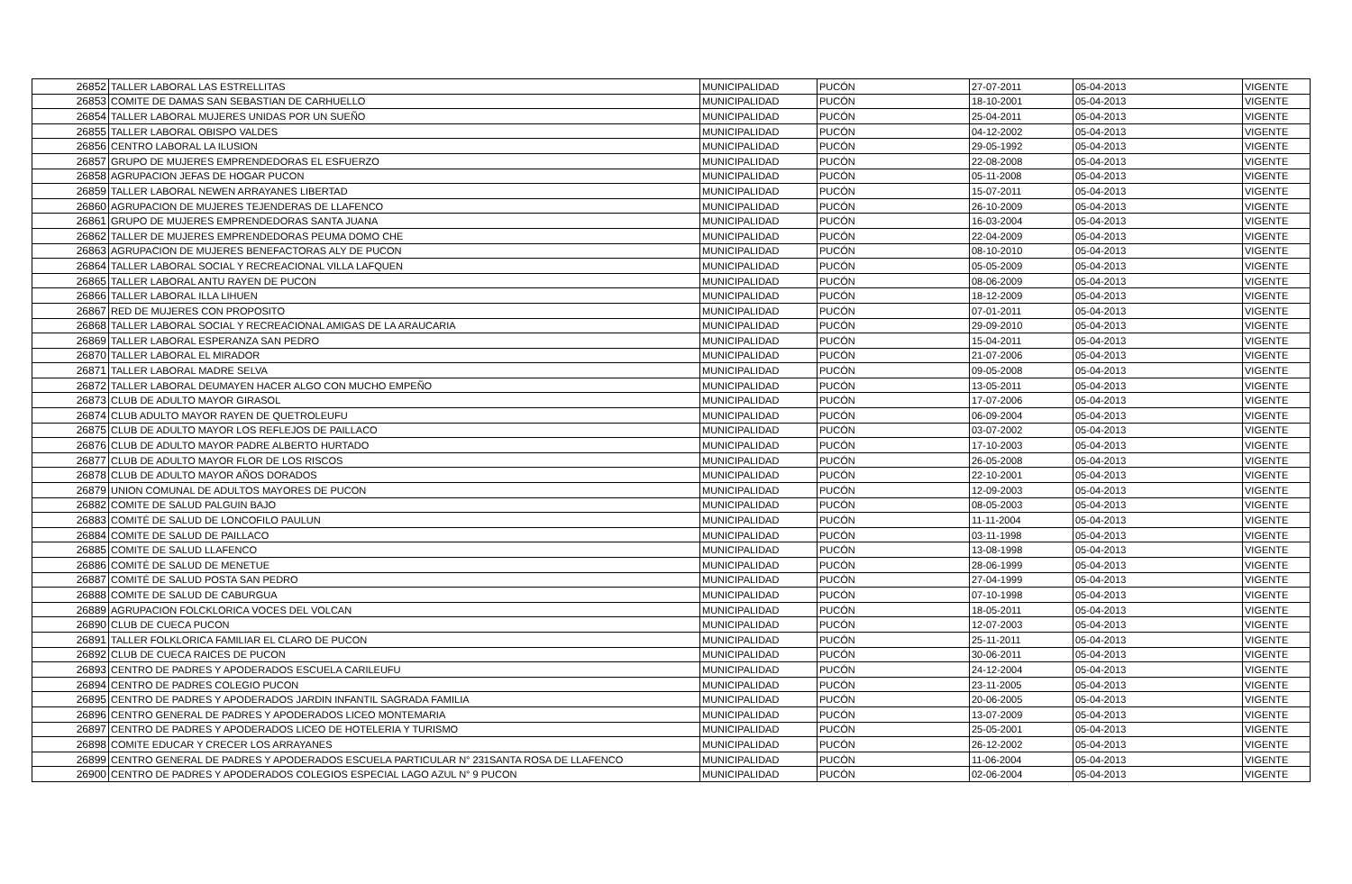| 26852 | TALLER LABORAL LAS ESTRELLITAS | MUNICIPALIDAD | PUCÓN | 27-07-2011 | 05-04-2013 | VIGENTE |
| 26853 | COMITE DE DAMAS SAN SEBASTIAN DE CARHUELLO | MUNICIPALIDAD | PUCÓN | 18-10-2001 | 05-04-2013 | VIGENTE |
| 26854 | TALLER LABORAL MUJERES UNIDAS POR UN SUEÑO | MUNICIPALIDAD | PUCÓN | 25-04-2011 | 05-04-2013 | VIGENTE |
| 26855 | TALLER LABORAL OBISPO VALDES | MUNICIPALIDAD | PUCÓN | 04-12-2002 | 05-04-2013 | VIGENTE |
| 26856 | CENTRO LABORAL LA ILUSION | MUNICIPALIDAD | PUCÓN | 29-05-1992 | 05-04-2013 | VIGENTE |
| 26857 | GRUPO DE MUJERES EMPRENDEDORAS EL ESFUERZO | MUNICIPALIDAD | PUCÓN | 22-08-2008 | 05-04-2013 | VIGENTE |
| 26858 | AGRUPACION JEFAS DE HOGAR PUCON | MUNICIPALIDAD | PUCÓN | 05-11-2008 | 05-04-2013 | VIGENTE |
| 26859 | TALLER LABORAL NEWEN ARRAYANES LIBERTAD | MUNICIPALIDAD | PUCÓN | 15-07-2011 | 05-04-2013 | VIGENTE |
| 26860 | AGRUPACION DE MUJERES TEJENDERAS DE LLAFENCO | MUNICIPALIDAD | PUCÓN | 26-10-2009 | 05-04-2013 | VIGENTE |
| 26861 | GRUPO DE MUJERES EMPRENDEDORAS SANTA JUANA | MUNICIPALIDAD | PUCÓN | 16-03-2004 | 05-04-2013 | VIGENTE |
| 26862 | TALLER DE MUJERES EMPRENDEDORAS PEUMA DOMO CHE | MUNICIPALIDAD | PUCÓN | 22-04-2009 | 05-04-2013 | VIGENTE |
| 26863 | AGRUPACION DE MUJERES BENEFACTORAS ALY DE PUCON | MUNICIPALIDAD | PUCÓN | 08-10-2010 | 05-04-2013 | VIGENTE |
| 26864 | TALLER LABORAL SOCIAL Y RECREACIONAL VILLA LAFQUEN | MUNICIPALIDAD | PUCÓN | 05-05-2009 | 05-04-2013 | VIGENTE |
| 26865 | TALLER LABORAL ANTU RAYEN DE PUCON | MUNICIPALIDAD | PUCÓN | 08-06-2009 | 05-04-2013 | VIGENTE |
| 26866 | TALLER LABORAL ILLA LIHUEN | MUNICIPALIDAD | PUCÓN | 18-12-2009 | 05-04-2013 | VIGENTE |
| 26867 | RED DE MUJERES CON PROPOSITO | MUNICIPALIDAD | PUCÓN | 07-01-2011 | 05-04-2013 | VIGENTE |
| 26868 | TALLER LABORAL SOCIAL Y RECREACIONAL AMIGAS DE LA ARAUCARIA | MUNICIPALIDAD | PUCÓN | 29-09-2010 | 05-04-2013 | VIGENTE |
| 26869 | TALLER LABORAL ESPERANZA SAN PEDRO | MUNICIPALIDAD | PUCÓN | 15-04-2011 | 05-04-2013 | VIGENTE |
| 26870 | TALLER LABORAL EL MIRADOR | MUNICIPALIDAD | PUCÓN | 21-07-2006 | 05-04-2013 | VIGENTE |
| 26871 | TALLER LABORAL MADRE SELVA | MUNICIPALIDAD | PUCÓN | 09-05-2008 | 05-04-2013 | VIGENTE |
| 26872 | TALLER LABORAL DEUMAYEN HACER ALGO CON MUCHO EMPEÑO | MUNICIPALIDAD | PUCÓN | 13-05-2011 | 05-04-2013 | VIGENTE |
| 26873 | CLUB DE ADULTO MAYOR GIRASOL | MUNICIPALIDAD | PUCÓN | 17-07-2006 | 05-04-2013 | VIGENTE |
| 26874 | CLUB ADULTO MAYOR RAYEN DE QUETROLEUFU | MUNICIPALIDAD | PUCÓN | 06-09-2004 | 05-04-2013 | VIGENTE |
| 26875 | CLUB DE ADULTO MAYOR LOS REFLEJOS DE PAILLACO | MUNICIPALIDAD | PUCÓN | 03-07-2002 | 05-04-2013 | VIGENTE |
| 26876 | CLUB DE ADULTO MAYOR PADRE ALBERTO HURTADO | MUNICIPALIDAD | PUCÓN | 17-10-2003 | 05-04-2013 | VIGENTE |
| 26877 | CLUB DE ADULTO MAYOR FLOR DE LOS RISCOS | MUNICIPALIDAD | PUCÓN | 26-05-2008 | 05-04-2013 | VIGENTE |
| 26878 | CLUB DE ADULTO MAYOR AÑOS DORADOS | MUNICIPALIDAD | PUCÓN | 22-10-2001 | 05-04-2013 | VIGENTE |
| 26879 | UNION COMUNAL DE ADULTOS MAYORES DE PUCON | MUNICIPALIDAD | PUCÓN | 12-09-2003 | 05-04-2013 | VIGENTE |
| 26882 | COMITE DE SALUD PALGUIN BAJO | MUNICIPALIDAD | PUCÓN | 08-05-2003 | 05-04-2013 | VIGENTE |
| 26883 | COMITÉ DE SALUD DE LONCOFILO PAULUN | MUNICIPALIDAD | PUCÓN | 11-11-2004 | 05-04-2013 | VIGENTE |
| 26884 | COMITE DE SALUD DE PAILLACO | MUNICIPALIDAD | PUCÓN | 03-11-1998 | 05-04-2013 | VIGENTE |
| 26885 | COMITE DE SALUD LLAFENCO | MUNICIPALIDAD | PUCÓN | 13-08-1998 | 05-04-2013 | VIGENTE |
| 26886 | COMITÉ DE SALUD DE MENETUE | MUNICIPALIDAD | PUCÓN | 28-06-1999 | 05-04-2013 | VIGENTE |
| 26887 | COMITÉ DE SALUD POSTA SAN PEDRO | MUNICIPALIDAD | PUCÓN | 27-04-1999 | 05-04-2013 | VIGENTE |
| 26888 | COMITE DE SALUD DE CABURGUA | MUNICIPALIDAD | PUCÓN | 07-10-1998 | 05-04-2013 | VIGENTE |
| 26889 | AGRUPACION FOLCKLORICA VOCES DEL VOLCAN | MUNICIPALIDAD | PUCÓN | 18-05-2011 | 05-04-2013 | VIGENTE |
| 26890 | CLUB DE CUECA PUCON | MUNICIPALIDAD | PUCÓN | 12-07-2003 | 05-04-2013 | VIGENTE |
| 26891 | TALLER FOLKLORICA FAMILIAR EL CLARO DE PUCON | MUNICIPALIDAD | PUCÓN | 25-11-2011 | 05-04-2013 | VIGENTE |
| 26892 | CLUB DE CUECA RAICES DE PUCON | MUNICIPALIDAD | PUCÓN | 30-06-2011 | 05-04-2013 | VIGENTE |
| 26893 | CENTRO DE PADRES Y APODERADOS ESCUELA CARILEUFU | MUNICIPALIDAD | PUCÓN | 24-12-2004 | 05-04-2013 | VIGENTE |
| 26894 | CENTRO DE PADRES COLEGIO PUCON | MUNICIPALIDAD | PUCÓN | 23-11-2005 | 05-04-2013 | VIGENTE |
| 26895 | CENTRO DE PADRES Y APODERADOS JARDIN INFANTIL SAGRADA FAMILIA | MUNICIPALIDAD | PUCÓN | 20-06-2005 | 05-04-2013 | VIGENTE |
| 26896 | CENTRO GENERAL DE PADRES Y APODERADOS LICEO MONTEMARIA | MUNICIPALIDAD | PUCÓN | 13-07-2009 | 05-04-2013 | VIGENTE |
| 26897 | CENTRO DE PADRES Y APODERADOS LICEO DE HOTELERIA Y TURISMO | MUNICIPALIDAD | PUCÓN | 25-05-2001 | 05-04-2013 | VIGENTE |
| 26898 | COMITE EDUCAR Y CRECER LOS ARRAYANES | MUNICIPALIDAD | PUCÓN | 26-12-2002 | 05-04-2013 | VIGENTE |
| 26899 | CENTRO GENERAL DE PADRES Y APODERADOS ESCUELA PARTICULAR N° 231SANTA ROSA DE LLAFENCO | MUNICIPALIDAD | PUCÓN | 11-06-2004 | 05-04-2013 | VIGENTE |
| 26900 | CENTRO DE PADRES Y APODERADOS COLEGIOS ESPECIAL LAGO AZUL N° 9 PUCON | MUNICIPALIDAD | PUCÓN | 02-06-2004 | 05-04-2013 | VIGENTE |